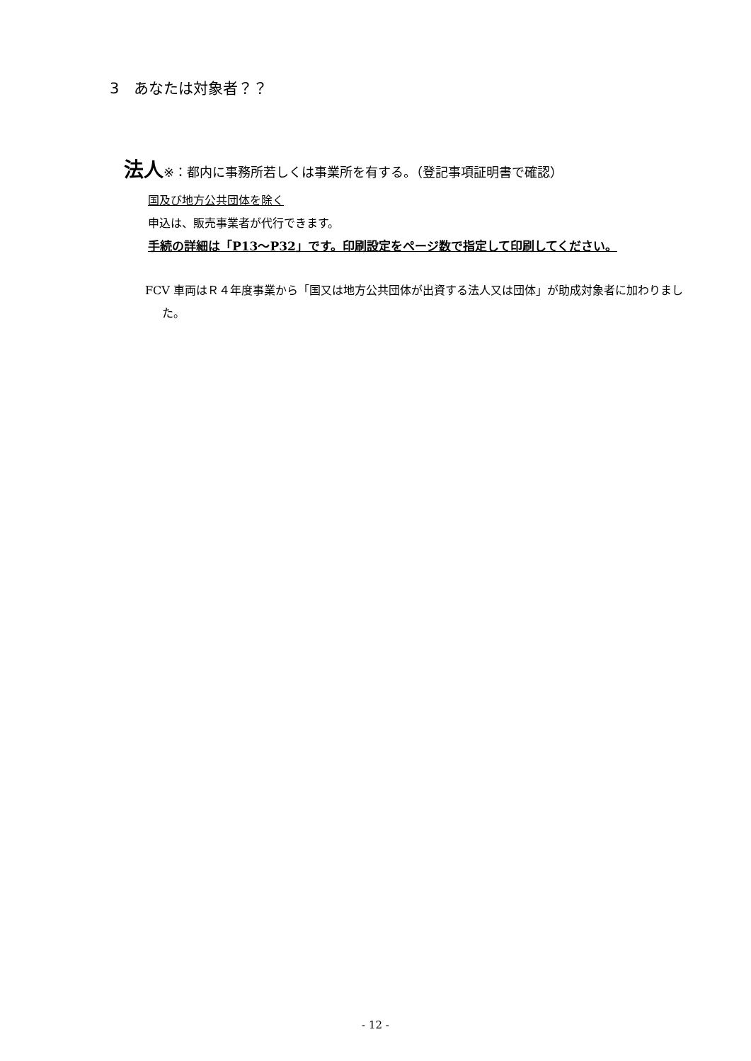3　あなたは対象者？？
法人※：都内に事務所若しくは事業所を有する。（登記事項証明書で確認）
国及び地方公共団体を除く
申込は、販売事業者が代行できます。
手続の詳細は「P13～P32」です。印刷設定をページ数で指定して印刷してください。
FCV 車両はＲ４年度事業から「国又は地方公共団体が出資する法人又は団体」が助成対象者に加わりました。
- 12 -